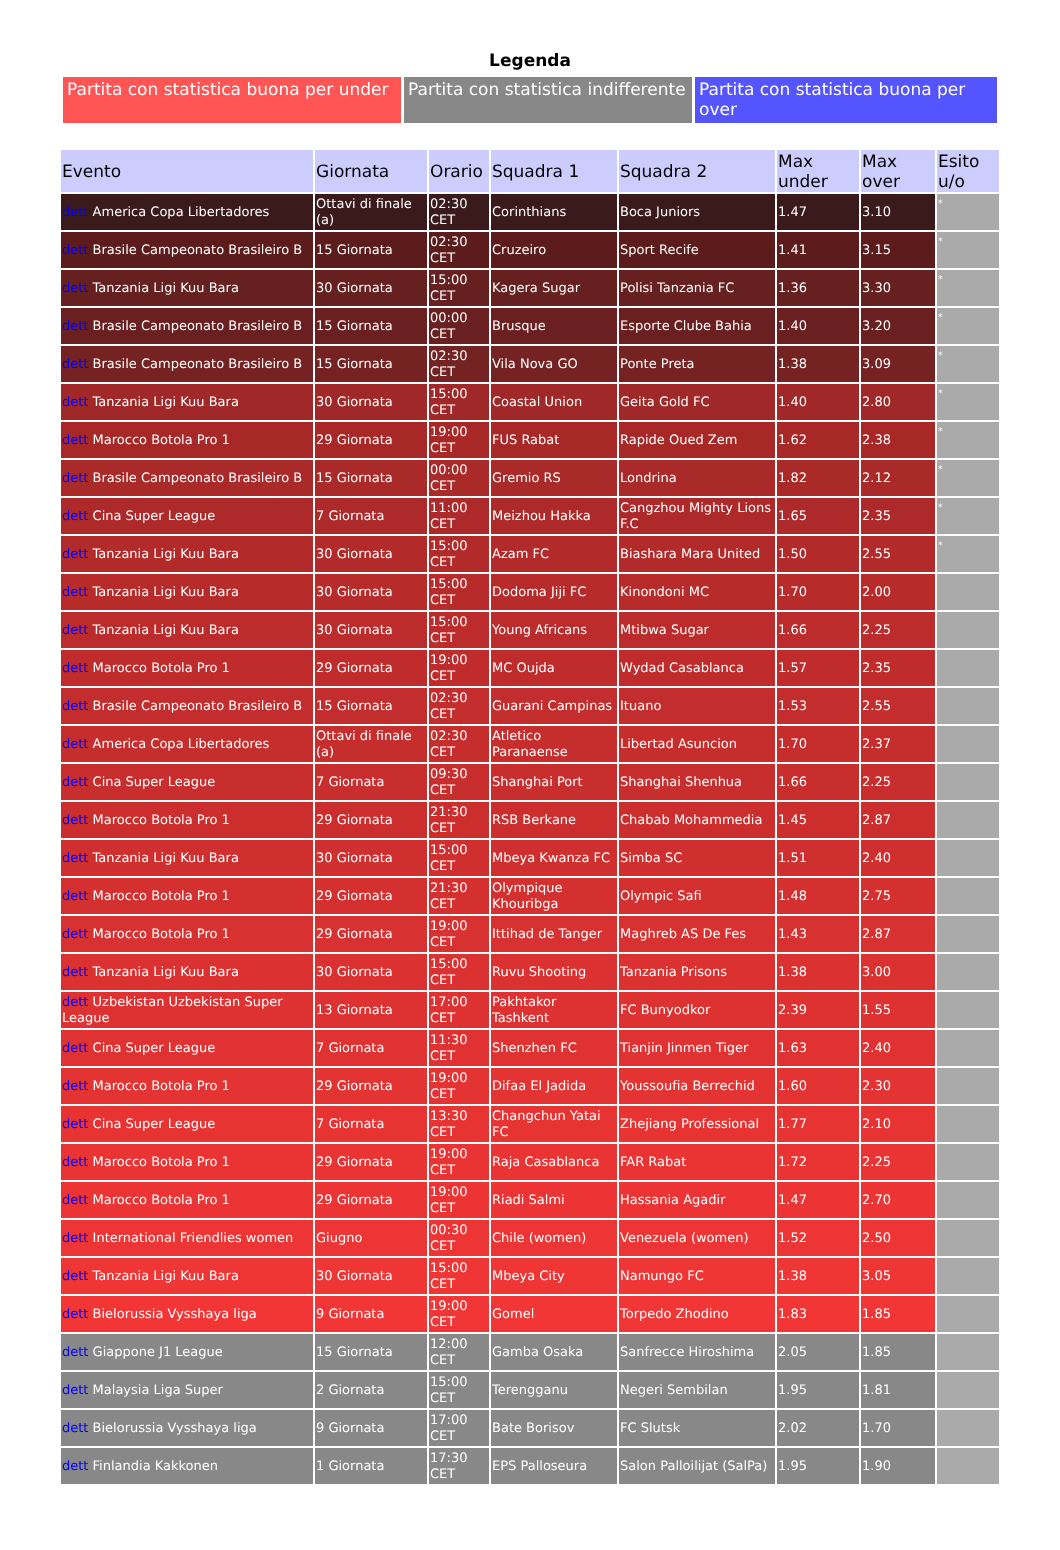Legenda
| Partita con statistica buona per under | Partita con statistica indifferente | Partita con statistica buona per over |
| Evento | Giornata | Orario | Squadra 1 | Squadra 2 | Max under | Max over | Esito u/o |
| --- | --- | --- | --- | --- | --- | --- | --- |
| dett America Copa Libertadores | Ottavi di finale (a) | 02:30 CET | Corinthians | Boca Juniors | 1.47 | 3.10 | * |
| dett Brasile Campeonato Brasileiro B | 15 Giornata | 02:30 CET | Cruzeiro | Sport Recife | 1.41 | 3.15 | * |
| dett Tanzania Ligi Kuu Bara | 30 Giornata | 15:00 CET | Kagera Sugar | Polisi Tanzania FC | 1.36 | 3.30 | * |
| dett Brasile Campeonato Brasileiro B | 15 Giornata | 00:00 CET | Brusque | Esporte Clube Bahia | 1.40 | 3.20 | * |
| dett Brasile Campeonato Brasileiro B | 15 Giornata | 02:30 CET | Vila Nova GO | Ponte Preta | 1.38 | 3.09 | * |
| dett Tanzania Ligi Kuu Bara | 30 Giornata | 15:00 CET | Coastal Union | Geita Gold FC | 1.40 | 2.80 | * |
| dett Marocco Botola Pro 1 | 29 Giornata | 19:00 CET | FUS Rabat | Rapide Oued Zem | 1.62 | 2.38 | * |
| dett Brasile Campeonato Brasileiro B | 15 Giornata | 00:00 CET | Gremio RS | Londrina | 1.82 | 2.12 | * |
| dett Cina Super League | 7 Giornata | 11:00 CET | Meizhou Hakka | Cangzhou Mighty Lions F.C | 1.65 | 2.35 | * |
| dett Tanzania Ligi Kuu Bara | 30 Giornata | 15:00 CET | Azam FC | Biashara Mara United | 1.50 | 2.55 | * |
| dett Tanzania Ligi Kuu Bara | 30 Giornata | 15:00 CET | Dodoma Jiji FC | Kinondoni MC | 1.70 | 2.00 | |
| dett Tanzania Ligi Kuu Bara | 30 Giornata | 15:00 CET | Young Africans | Mtibwa Sugar | 1.66 | 2.25 | |
| dett Marocco Botola Pro 1 | 29 Giornata | 19:00 CET | MC Oujda | Wydad Casablanca | 1.57 | 2.35 | |
| dett Brasile Campeonato Brasileiro B | 15 Giornata | 02:30 CET | Guarani Campinas | Ituano | 1.53 | 2.55 | |
| dett America Copa Libertadores | Ottavi di finale (a) | 02:30 CET | Atletico Paranaense | Libertad Asuncion | 1.70 | 2.37 | |
| dett Cina Super League | 7 Giornata | 09:30 CET | Shanghai Port | Shanghai Shenhua | 1.66 | 2.25 | |
| dett Marocco Botola Pro 1 | 29 Giornata | 21:30 CET | RSB Berkane | Chabab Mohammedia | 1.45 | 2.87 | |
| dett Tanzania Ligi Kuu Bara | 30 Giornata | 15:00 CET | Mbeya Kwanza FC | Simba SC | 1.51 | 2.40 | |
| dett Marocco Botola Pro 1 | 29 Giornata | 21:30 CET | Olympique Khouribga | Olympic Safi | 1.48 | 2.75 | |
| dett Marocco Botola Pro 1 | 29 Giornata | 19:00 CET | Ittihad de Tanger | Maghreb AS De Fes | 1.43 | 2.87 | |
| dett Tanzania Ligi Kuu Bara | 30 Giornata | 15:00 CET | Ruvu Shooting | Tanzania Prisons | 1.38 | 3.00 | |
| dett Uzbekistan Uzbekistan Super League | 13 Giornata | 17:00 CET | Pakhtakor Tashkent | FC Bunyodkor | 2.39 | 1.55 | |
| dett Cina Super League | 7 Giornata | 11:30 CET | Shenzhen FC | Tianjin Jinmen Tiger | 1.63 | 2.40 | |
| dett Marocco Botola Pro 1 | 29 Giornata | 19:00 CET | Difaa El Jadida | Youssoufia Berrechid | 1.60 | 2.30 | |
| dett Cina Super League | 7 Giornata | 13:30 CET | Changchun Yatai FC | Zhejiang Professional | 1.77 | 2.10 | |
| dett Marocco Botola Pro 1 | 29 Giornata | 19:00 CET | Raja Casablanca | FAR Rabat | 1.72 | 2.25 | |
| dett Marocco Botola Pro 1 | 29 Giornata | 19:00 CET | Riadi Salmi | Hassania Agadir | 1.47 | 2.70 | |
| dett International Friendlies women | Giugno | 00:30 CET | Chile (women) | Venezuela (women) | 1.52 | 2.50 | |
| dett Tanzania Ligi Kuu Bara | 30 Giornata | 15:00 CET | Mbeya City | Namungo FC | 1.38 | 3.05 | |
| dett Bielorussia Vysshaya liga | 9 Giornata | 19:00 CET | Gomel | Torpedo Zhodino | 1.83 | 1.85 | |
| dett Giappone J1 League | 15 Giornata | 12:00 CET | Gamba Osaka | Sanfrecce Hiroshima | 2.05 | 1.85 | |
| dett Malaysia Liga Super | 2 Giornata | 15:00 CET | Terengganu | Negeri Sembilan | 1.95 | 1.81 | |
| dett Bielorussia Vysshaya liga | 9 Giornata | 17:00 CET | Bate Borisov | FC Slutsk | 2.02 | 1.70 | |
| dett Finlandia Kakkonen | 1 Giornata | 17:30 CET | EPS Palloseura | Salon Palloilijat (SalPa) | 1.95 | 1.90 | |